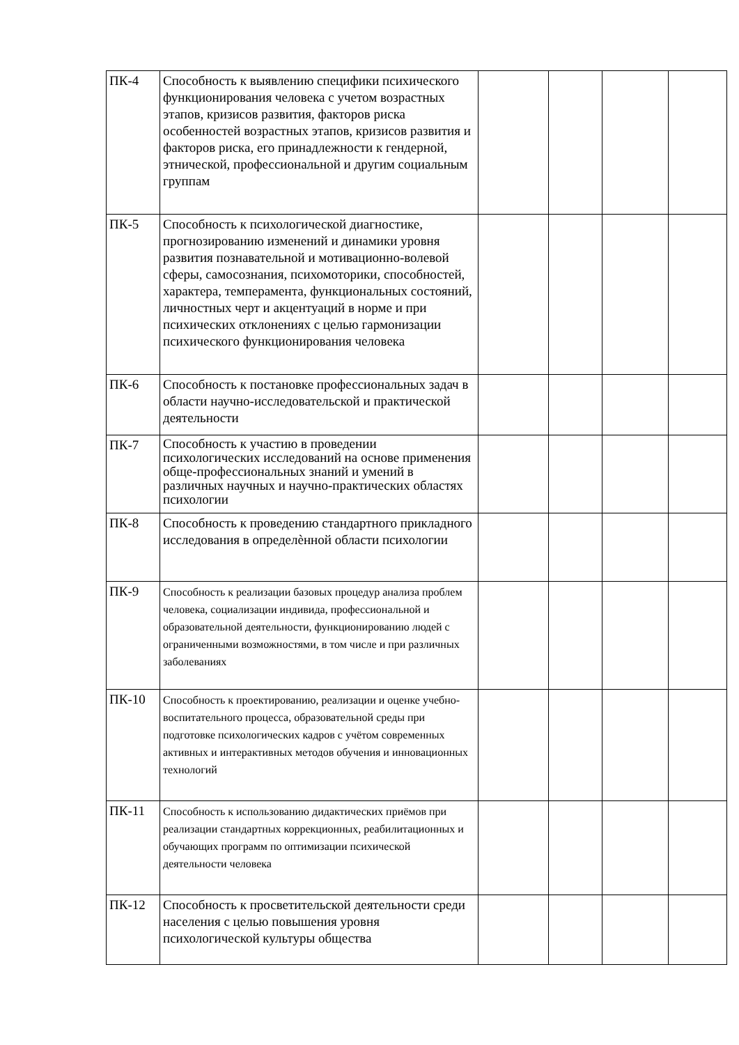| ПК-4 | Способность к выявлению специфики психического функционирования человека с учетом возрастных этапов, кризисов развития, факторов риска особенностей возрастных этапов, кризисов развития и факторов риска, его принадлежности к гендерной, этнической, профессиональной и другим социальным группам | | | | |
| ПК-5 | Способность к психологической диагностике, прогнозированию изменений и динамики уровня развития познавательной и мотивационно-волевой сферы, самосознания, психомоторики, способностей, характера, темперамента, функциональных состояний, личностных черт и акцентуаций в норме и при психических отклонениях с целью гармонизации психического функционирования человека | | | | |
| ПК-6 | Способность к постановке профессиональных задач в области научно-исследовательской и практической деятельности | | | | |
| ПК-7 | Способность к участию в проведении психологических исследований на основе применения обще-профессиональных знаний и умений в различных научных и научно-практических областях психологии | | | | |
| ПК-8 | Способность к проведению стандартного прикладного исследования в определѐнной области психологии | | | | |
| ПК-9 | Способность к реализации базовых процедур анализа проблем человека, социализации индивида, профессиональной и образовательной деятельности, функционированию людей с ограниченными возможностями, в том числе и при различных заболеваниях | | | | |
| ПК-10 | Способность к проектированию, реализации и оценке учебно-воспитательного процесса, образовательной среды при подготовке психологических кадров с учётом современных активных и интерактивных методов обучения и инновационных технологий | | | | |
| ПК-11 | Способность к использованию дидактических приёмов при реализации стандартных коррекционных, реабилитационных и обучающих программ по оптимизации психической деятельности человека | | | | |
| ПК-12 | Способность к просветительской деятельности среди населения с целью повышения уровня психологической культуры общества | | | | |